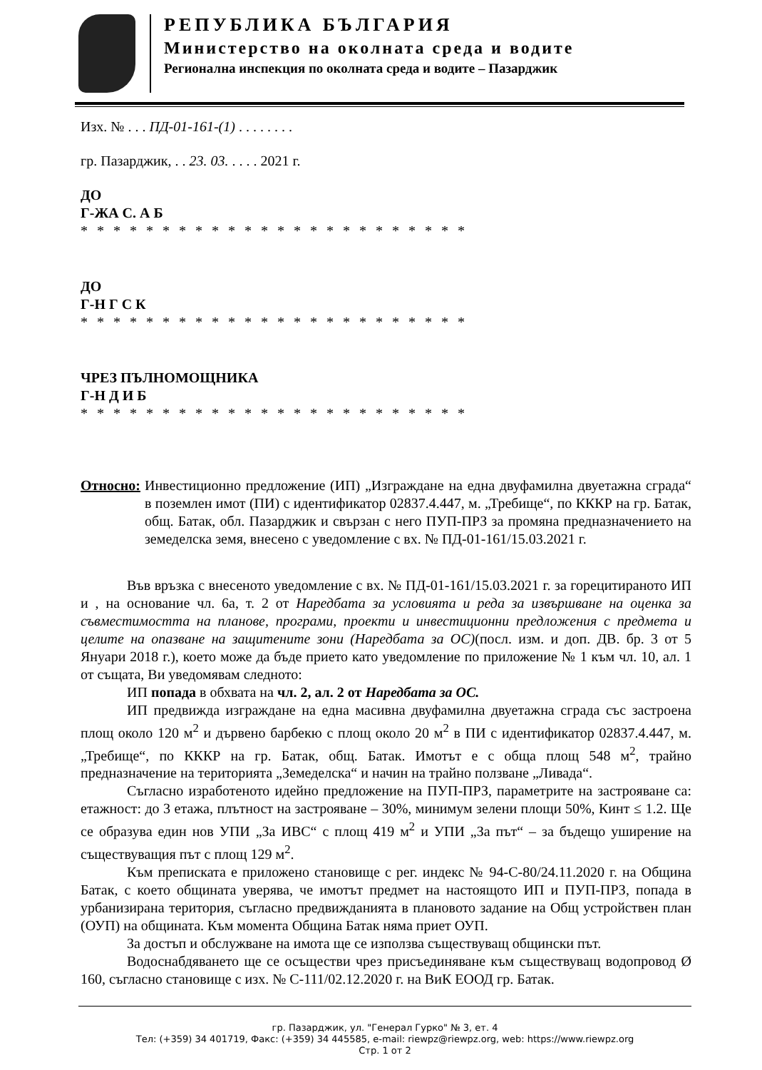РЕПУБЛИКА БЪЛГАРИЯ
Министерство на околната среда и водите
Регионална инспекция по околната среда и водите – Пазарджик
Изх. № . . . ПД-01-161-(1) . . . . . . . .
гр. Пазарджик, . . 23. 03. . . . . 2021 г.
ДО
Г-ЖА С. А Б
* * * * * * * * * * * * * * * * * * * * * * * *
ДО
Г-Н Г С К
* * * * * * * * * * * * * * * * * * * * * * * *
ЧРЕЗ ПЪЛНОМОЩНИКА
Г-Н Д И Б
* * * * * * * * * * * * * * * * * * * * * * * *
Относно: Инвестиционно предложение (ИП) „Изграждане на една двуфамилна двуетажна сграда“ в поземлен имот (ПИ) с идентификатор 02837.4.447, м. „Требище“, по КККР на гр. Батак, общ. Батак, обл. Пазарджик и свързан с него ПУП-ПРЗ за промяна предназначението на земеделска земя, внесено с уведомление с вх. № ПД-01-161/15.03.2021 г.
Във връзка с внесеното уведомление с вх. № ПД-01-161/15.03.2021 г. за горецитираното ИП и , на основание чл. 6а, т. 2 от Наредбата за условията и реда за извършване на оценка за съвместимостта на планове, програми, проекти и инвестиционни предложения с предмета и целите на опазване на защитените зони (Наредбата за ОС)(посл. изм. и доп. ДВ. бр. 3 от 5 Януари 2018 г.), което може да бъде прието като уведомление по приложение № 1 към чл. 10, ал. 1 от същата, Ви уведомявам следното:
ИП попада в обхвата на чл. 2, ал. 2 от Наредбата за ОС.
ИП предвижда изграждане на една масивна двуфамилна двуетажна сграда със застроена площ около 120 м<sup>2</sup> и дървено барбекю с площ около 20 м<sup>2</sup> в ПИ с идентификатор 02837.4.447, м. „Требище“, по КККР на гр. Батак, общ. Батак. Имотът е с обща площ 548 м<sup>2</sup>, трайно предназначение на територията „Земеделска“ и начин на трайно ползване „Ливада“.
Съгласно изработеното идейно предложение на ПУП-ПРЗ, параметрите на застрояване са: етажност: до 3 етажа, плътност на застрояване – 30%, минимум зелени площи 50%, Кинт ≤ 1.2. Ще се образува един нов УПИ „За ИВС“ с площ 419 м<sup>2</sup> и УПИ „За път“ – за бъдещо уширение на съществуващия път с площ 129 м<sup>2</sup>.
Към преписката е приложено становище с рег. индекс № 94-С-80/24.11.2020 г. на Община Батак, с което общината уверява, че имотът предмет на настоящото ИП и ПУП-ПРЗ, попада в урбанизирана територия, съгласно предвижданията в плановото задание на Общ устройствен план (ОУП) на общината. Към момента Община Батак няма приет ОУП.
За достъп и обслужване на имота ще се използва съществуващ общински път.
Водоснабдяването ще се осъществи чрез присъединяване към съществуващ водопровод Ø 160, съгласно становище с изх. № С-111/02.12.2020 г. на ВиК ЕООД гр. Батак.
гр. Пазарджик, ул. "Генерал Гурко" № 3, ет. 4
Тел: (+359) 34 401719, Факс: (+359) 34 445585, e-mail: riewpz@riewpz.org, web: https://www.riewpz.org
Стр. 1 от 2